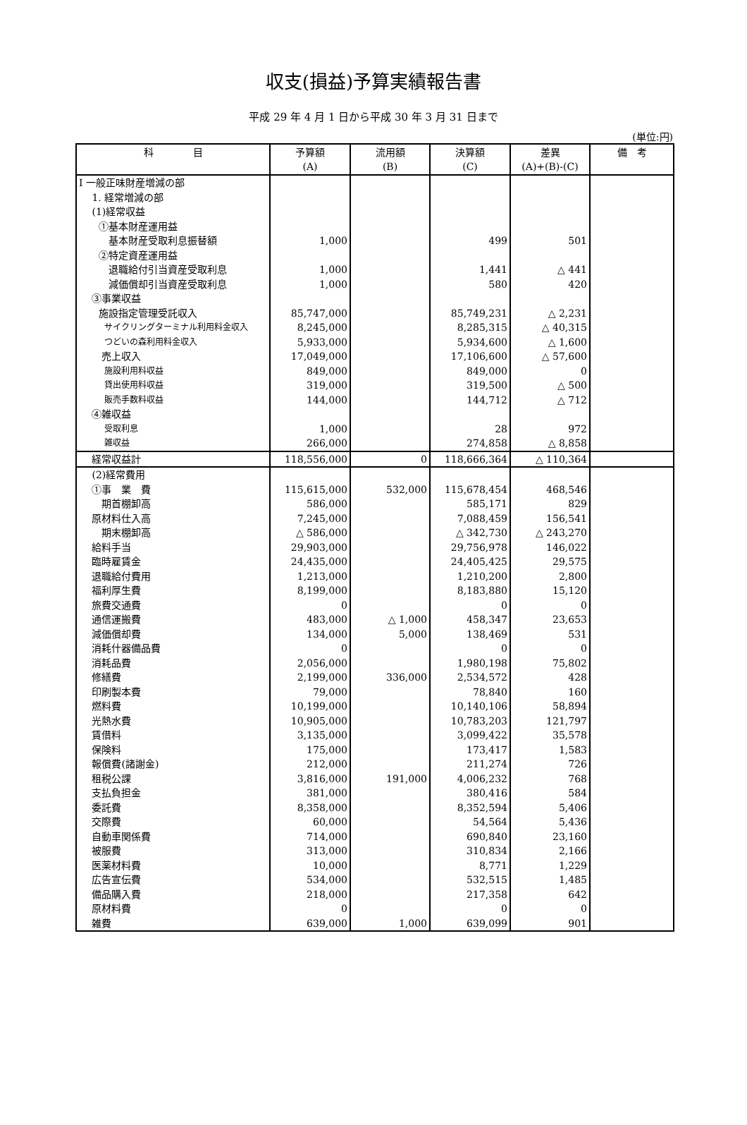収支(損益)予算実績報告書
平成 29 年 4 月 1 日から平成 30 年 3 月 31 日まで
(単位:円)
| 科 目 | 予算額 (A) | 流用額 (B) | 決算額 (C) | 差異 (A)+(B)-(C) | 備 考 |
| --- | --- | --- | --- | --- | --- |
| Ⅰ 一般正味財産増減の部 | | | | | |
| 1. 経常増減の部 | | | | | |
| (1)経常収益 | | | | | |
| ①基本財産運用益 | | | | | |
| 基本財産受取利息振替額 | 1,000 | | 499 | 501 | |
| ②特定資産運用益 | | | | | |
| 退職給付引当資産受取利息 | 1,000 | | 1,441 | △ 441 | |
| 減価償却引当資産受取利息 | 1,000 | | 580 | 420 | |
| ③事業収益 | | | | | |
| 施設指定管理受託収入 | 85,747,000 | | 85,749,231 | △ 2,231 | |
| サイクリングターミナル利用料金収入 | 8,245,000 | | 8,285,315 | △ 40,315 | |
| つどいの森利用料金収入 | 5,933,000 | | 5,934,600 | △ 1,600 | |
| 売上収入 | 17,049,000 | | 17,106,600 | △ 57,600 | |
| 施設利用料収益 | 849,000 | | 849,000 | 0 | |
| 貸出使用料収益 | 319,000 | | 319,500 | △ 500 | |
| 販売手数料収益 | 144,000 | | 144,712 | △ 712 | |
| ④雑収益 | | | | | |
| 受取利息 | 1,000 | | 28 | 972 | |
| 雑収益 | 266,000 | | 274,858 | △ 8,858 | |
| 経常収益計 | 118,556,000 | 0 | 118,666,364 | △ 110,364 | |
| (2)経常費用 | | | | | |
| ①事 業 費 | 115,615,000 | 532,000 | 115,678,454 | 468,546 | |
| 期首棚卸高 | 586,000 | | 585,171 | 829 | |
| 原材料仕入高 | 7,245,000 | | 7,088,459 | 156,541 | |
| 期末棚卸高 | △ 586,000 | | △ 342,730 | △ 243,270 | |
| 給料手当 | 29,903,000 | | 29,756,978 | 146,022 | |
| 臨時雇賃金 | 24,435,000 | | 24,405,425 | 29,575 | |
| 退職給付費用 | 1,213,000 | | 1,210,200 | 2,800 | |
| 福利厚生費 | 8,199,000 | | 8,183,880 | 15,120 | |
| 旅費交通費 | 0 | | 0 | 0 | |
| 通信運搬費 | 483,000 | △ 1,000 | 458,347 | 23,653 | |
| 減価償却費 | 134,000 | 5,000 | 138,469 | 531 | |
| 消耗什器備品費 | 0 | | 0 | 0 | |
| 消耗品費 | 2,056,000 | | 1,980,198 | 75,802 | |
| 修繕費 | 2,199,000 | 336,000 | 2,534,572 | 428 | |
| 印刷製本費 | 79,000 | | 78,840 | 160 | |
| 燃料費 | 10,199,000 | | 10,140,106 | 58,894 | |
| 光熱水費 | 10,905,000 | | 10,783,203 | 121,797 | |
| 賃借料 | 3,135,000 | | 3,099,422 | 35,578 | |
| 保険料 | 175,000 | | 173,417 | 1,583 | |
| 報償費(諸謝金) | 212,000 | | 211,274 | 726 | |
| 租税公課 | 3,816,000 | 191,000 | 4,006,232 | 768 | |
| 支払負担金 | 381,000 | | 380,416 | 584 | |
| 委託費 | 8,358,000 | | 8,352,594 | 5,406 | |
| 交際費 | 60,000 | | 54,564 | 5,436 | |
| 自動車関係費 | 714,000 | | 690,840 | 23,160 | |
| 被服費 | 313,000 | | 310,834 | 2,166 | |
| 医薬材料費 | 10,000 | | 8,771 | 1,229 | |
| 広告宣伝費 | 534,000 | | 532,515 | 1,485 | |
| 備品購入費 | 218,000 | | 217,358 | 642 | |
| 原材料費 | 0 | | 0 | 0 | |
| 雑費 | 639,000 | 1,000 | 639,099 | 901 | |